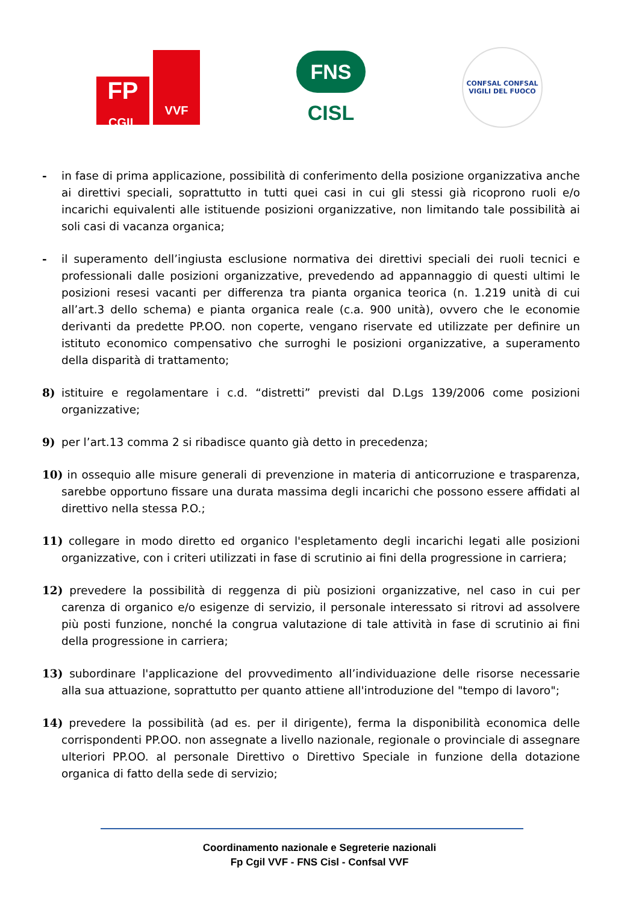FP
CGIL
VVF
FNS
CISL
CONFSAL CONFSAL
VIGILI DEL FUOCO
- in fase di prima applicazione, possibilità di conferimento della posizione organizzativa anche ai direttivi speciali, soprattutto in tutti quei casi in cui gli stessi già ricoprono ruoli e/o incarichi equivalenti alle istituende posizioni organizzative, non limitando tale possibilità ai soli casi di vacanza organica;
- il superamento dell’ingiusta esclusione normativa dei direttivi speciali dei ruoli tecnici e professionali dalle posizioni organizzative, prevedendo ad appannaggio di questi ultimi le posizioni resesi vacanti per differenza tra pianta organica teorica (n. 1.219 unità di cui all’art.3 dello schema) e pianta organica reale (c.a. 900 unità), ovvero che le economie derivanti da predette PP.OO. non coperte, vengano riservate ed utilizzate per definire un istituto economico compensativo che surroghi le posizioni organizzative, a superamento della disparità di trattamento;
8) istituire e regolamentare i c.d. “distretti” previsti dal D.Lgs 139/2006 come posizioni organizzative;
9) per l’art.13 comma 2 si ribadisce quanto già detto in precedenza;
10) in ossequio alle misure generali di prevenzione in materia di anticorruzione e trasparenza, sarebbe opportuno fissare una durata massima degli incarichi che possono essere affidati al direttivo nella stessa P.O.;
11) collegare in modo diretto ed organico l'espletamento degli incarichi legati alle posizioni organizzative, con i criteri utilizzati in fase di scrutinio ai fini della progressione in carriera;
12) prevedere la possibilità di reggenza di più posizioni organizzative, nel caso in cui per carenza di organico e/o esigenze di servizio, il personale interessato si ritrovi ad assolvere più posti funzione, nonché la congrua valutazione di tale attività in fase di scrutinio ai fini della progressione in carriera;
13) subordinare l'applicazione del provvedimento all’individuazione delle risorse necessarie alla sua attuazione, soprattutto per quanto attiene all'introduzione del "tempo di lavoro";
14) prevedere la possibilità (ad es. per il dirigente), ferma la disponibilità economica delle corrispondenti PP.OO. non assegnate a livello nazionale, regionale o provinciale di assegnare ulteriori PP.OO. al personale Direttivo o Direttivo Speciale in funzione della dotazione organica di fatto della sede di servizio;
Coordinamento nazionale e Segreterie nazionali
Fp Cgil VVF - FNS Cisl - Confsal VVF